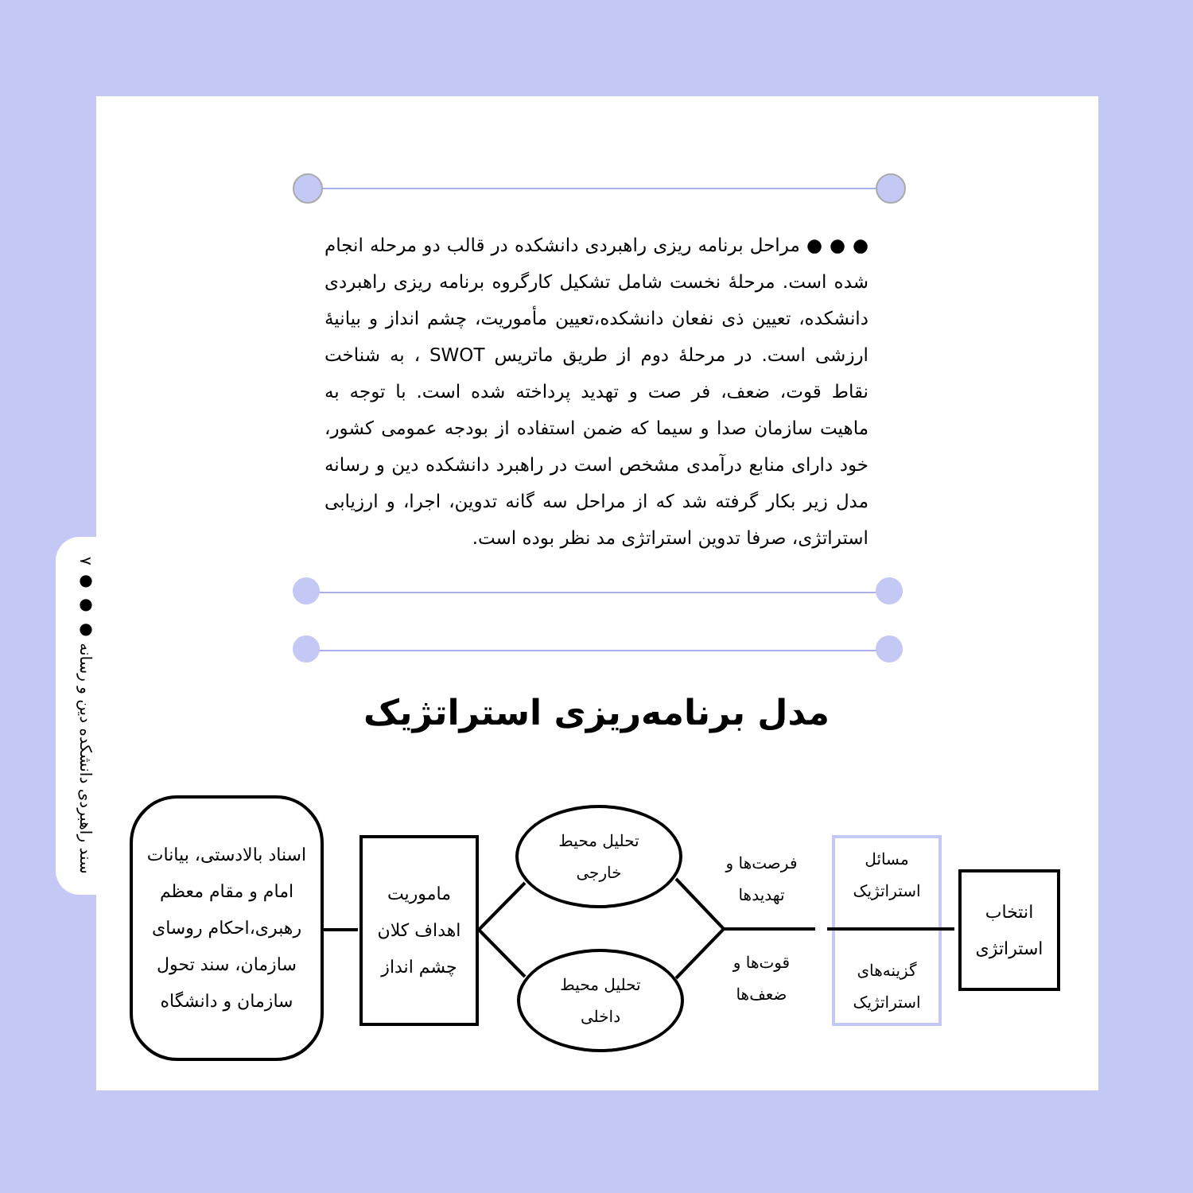۷ ● ● ● سند راهبردی دانشکده دین و رسانه
● ● ● مراحل برنامه ریزی راهبردی دانشکده در قالب دو مرحله انجام شده است. مرحلهٔ نخست شامل تشکیل کارگروه برنامه ریزی راهبردی دانشکده، تعیین ذی نفعان دانشکده،تعیین مأموریت، چشم انداز و بیانیهٔ ارزشی است. در مرحلهٔ دوم از طریق ماتریس SWOT ، به شناخت نقاط قوت، ضعف، فر صت و تهدید پرداخته شده است. با توجه به ماهیت سازمان صدا و سیما که ضمن استفاده از بودجه عمومی کشور، خود دارای منابع درآمدی مشخص است در راهبرد دانشکده دین و رسانه مدل زیر بکار گرفته شد که از مراحل سه گانه تدوین، اجرا، و ارزیابی استراتژی، صرفا تدوین استراتژی مد نظر بوده است.
مدل برنامه‌ریزی استراتژیک
اسناد بالادستی، بیانات امام و مقام معظم رهبری،احکام روسای سازمان، سند تحول سازمان و دانشگاه
ماموریت
اهداف کلان
چشم انداز
تحلیل محیط
خارجی
تحلیل محیط
داخلی
فرصت‌ها و
تهدیدها
قوت‌ها و
ضعف‌ها
مسائل
استراتژیک
گزینه‌های
استراتژیک
انتخاب
استراتژی